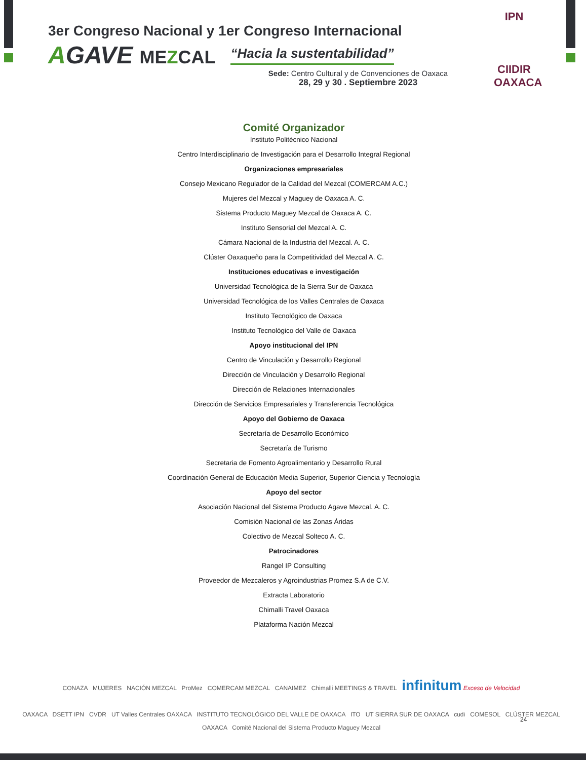3er Congreso Nacional y 1er Congreso Internacional
AGAVE MEZCAL “Hacia la sustentabilidad”
Sede: Centro Cultural y de Convenciones de Oaxaca
28, 29 y 30 . Septiembre 2023
IPN
CIIDIR
OAXACA
Comité Organizador
Instituto Politécnico Nacional
Centro Interdisciplinario de Investigación para el Desarrollo Integral Regional
Organizaciones empresariales
Consejo Mexicano Regulador de la Calidad del Mezcal (COMERCAM A.C.)
Mujeres del Mezcal y Maguey de Oaxaca A. C.
Sistema Producto Maguey Mezcal de Oaxaca A. C.
Instituto Sensorial del Mezcal A. C.
Cámara Nacional de la Industria del Mezcal. A. C.
Clúster Oaxaqueño para la Competitividad del Mezcal A. C.
Instituciones educativas e investigación
Universidad Tecnológica de la Sierra Sur de Oaxaca
Universidad Tecnológica de los Valles Centrales de Oaxaca
Instituto Tecnológico de Oaxaca
Instituto Tecnológico del Valle de Oaxaca
Apoyo institucional del IPN
Centro de Vinculación y Desarrollo Regional
Dirección de Vinculación y Desarrollo Regional
Dirección de Relaciones Internacionales
Dirección de Servicios Empresariales y Transferencia Tecnológica
Apoyo del Gobierno de Oaxaca
Secretaría de Desarrollo Económico
Secretaría de Turismo
Secretaria de Fomento Agroalimentario y Desarrollo Rural
Coordinación General de Educación Media Superior, Superior Ciencia y Tecnología
Apoyo del sector
Asociación Nacional del Sistema Producto Agave Mezcal. A. C.
Comisión Nacional de las Zonas Áridas
Colectivo de Mezcal Solteco A. C.
Patrocinadores
Rangel IP Consulting
Proveedor de Mezcaleros y Agroindustrias Promez S.A de C.V.
Extracta Laboratorio
Chimalli Travel Oaxaca
Plataforma Nación Mezcal
CONAZA MUJERES NACIÓN MEZCAL ProMez COMERCAM MEZCAL CANAIMEZ Chimalli MEETINGS & TRAVEL infinitum Exceso de Velocidad
OAXACA DSETT IPN CVDR UT Valles Centrales OAXACA INSTITUTO TECNOLÓGICO DEL VALLE DE OAXACA ITO UT SIERRA SUR DE OAXACA cudi COMESOL CLÚSTER MEZCAL OAXACA Comité Nacional del Sistema Producto Maguey Mezcal
24